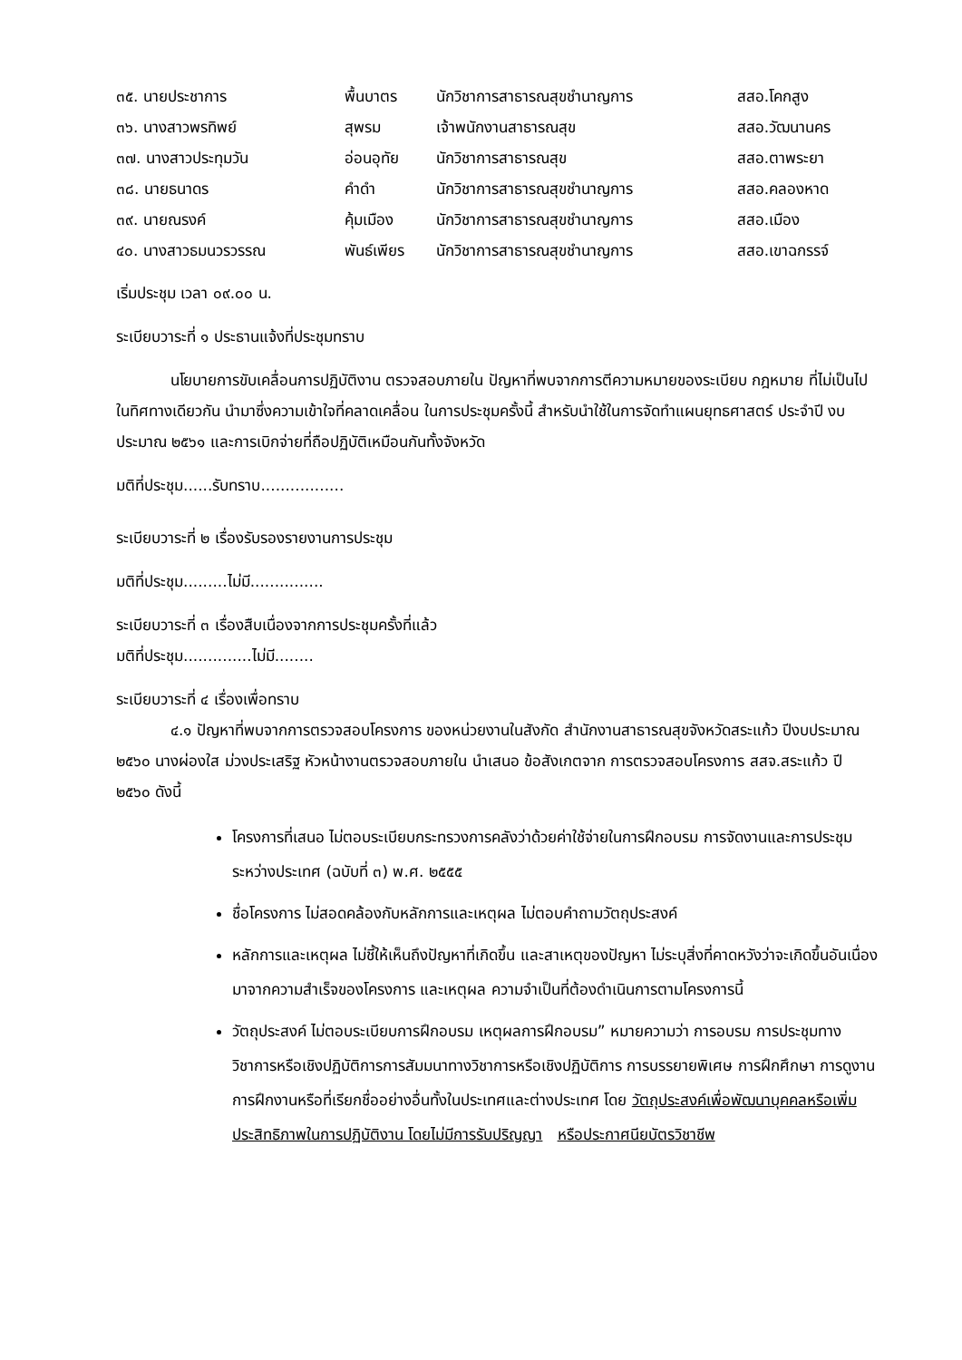| ๓๕. นายประชาการ | พื้นบาตร | นักวิชาการสาธารณสุขชำนาญการ | สสอ.โคกสูง |
| ๓๖. นางสาวพรทิพย์ | สุพรม | เจ้าพนักงานสาธารณสุข | สสอ.วัฒนานคร |
| ๓๗. นางสาวประทุมวัน | อ่อนอุทัย | นักวิชาการสาธารณสุข | สสอ.ตาพระยา |
| ๓๘. นายธนาดร | คำดำ | นักวิชาการสาธารณสุขชำนาญการ | สสอ.คลองหาด |
| ๓๙. นายณรงค์ | คุ้มเมือง | นักวิชาการสาธารณสุขชำนาญการ | สสอ.เมือง |
| ๔๐. นางสาวธมนวรวรรณ | พันธ์เพียร | นักวิชาการสาธารณสุขชำนาญการ | สสอ.เขาฉกรรจ์ |
เริ่มประชุม เวลา ๐๙.๐๐ น.
ระเบียบวาระที่ ๑ ประธานแจ้งที่ประชุมทราบ
นโยบายการขับเคลื่อนการปฏิบัติงาน ตรวจสอบภายใน ปัญหาที่พบจากการตีความหมายของระเบียบ กฎหมาย ที่ไม่เป็นไปในทิศทางเดียวกัน นำมาซึ่งความเข้าใจที่คลาดเคลื่อน ในการประชุมครั้งนี้ สำหรับนำใช้ในการจัดทำแผนยุทธศาสตร์ ประจำปี งบประมาณ ๒๕๖๑ และการเบิกจ่ายที่ถือปฏิบัติเหมือนกันทั้งจังหวัด
มติที่ประชุม......รับทราบ.................
ระเบียบวาระที่ ๒ เรื่องรับรองรายงานการประชุม
มติที่ประชุม.........ไม่มี...............
ระเบียบวาระที่ ๓ เรื่องสืบเนื่องจากการประชุมครั้งที่แล้ว
มติที่ประชุม..............ไม่มี........
ระเบียบวาระที่ ๔ เรื่องเพื่อทราบ
๔.๑ ปัญหาที่พบจากการตรวจสอบโครงการ ของหน่วยงานในสังกัด สำนักงานสาธารณสุขจังหวัดสระแก้ว ปีงบประมาณ ๒๕๖๐ นางผ่องใส ม่วงประเสริฐ หัวหน้างานตรวจสอบภายใน นำเสนอ ข้อสังเกตจาก การตรวจสอบโครงการ สสจ.สระแก้ว ปี ๒๕๖๐ ดังนี้
โครงการที่เสนอ ไม่ตอบระเบียบกระทรวงการคลังว่าด้วยค่าใช้จ่ายในการฝึกอบรม การจัดงานและการประชุมระหว่างประเทศ (ฉบับที่ ๓) พ.ศ. ๒๕๕๕
ชื่อโครงการ ไม่สอดคล้องกับหลักการและเหตุผล ไม่ตอบคำถามวัตถุประสงค์
หลักการและเหตุผล ไม่ชี้ให้เห็นถึงปัญหาที่เกิดขึ้น และสาเหตุของปัญหา ไม่ระบุสิ่งที่คาดหวังว่าจะเกิดขึ้นอันเนื่องมาจากความสำเร็จของโครงการ และเหตุผล ความจำเป็นที่ต้องดำเนินการตามโครงการนี้
วัตถุประสงค์ ไม่ตอบระเบียบการฝึกอบรม เหตุผลการฝึกอบรม” หมายความว่า การอบรม การประชุมทางวิชาการหรือเชิงปฏิบัติการการสัมมนาทางวิชาการหรือเชิงปฏิบัติการ การบรรยายพิเศษ การฝึกศึกษา การดูงาน การฝึกงานหรือที่เรียกชื่ออย่างอื่นทั้งในประเทศและต่างประเทศ โดย วัตถุประสงค์เพื่อพัฒนาบุคคลหรือเพิ่มประสิทธิภาพในการปฏิบัติงาน โดยไม่มีการรับปริญญา หรือประกาศนียบัตรวิชาชีพ